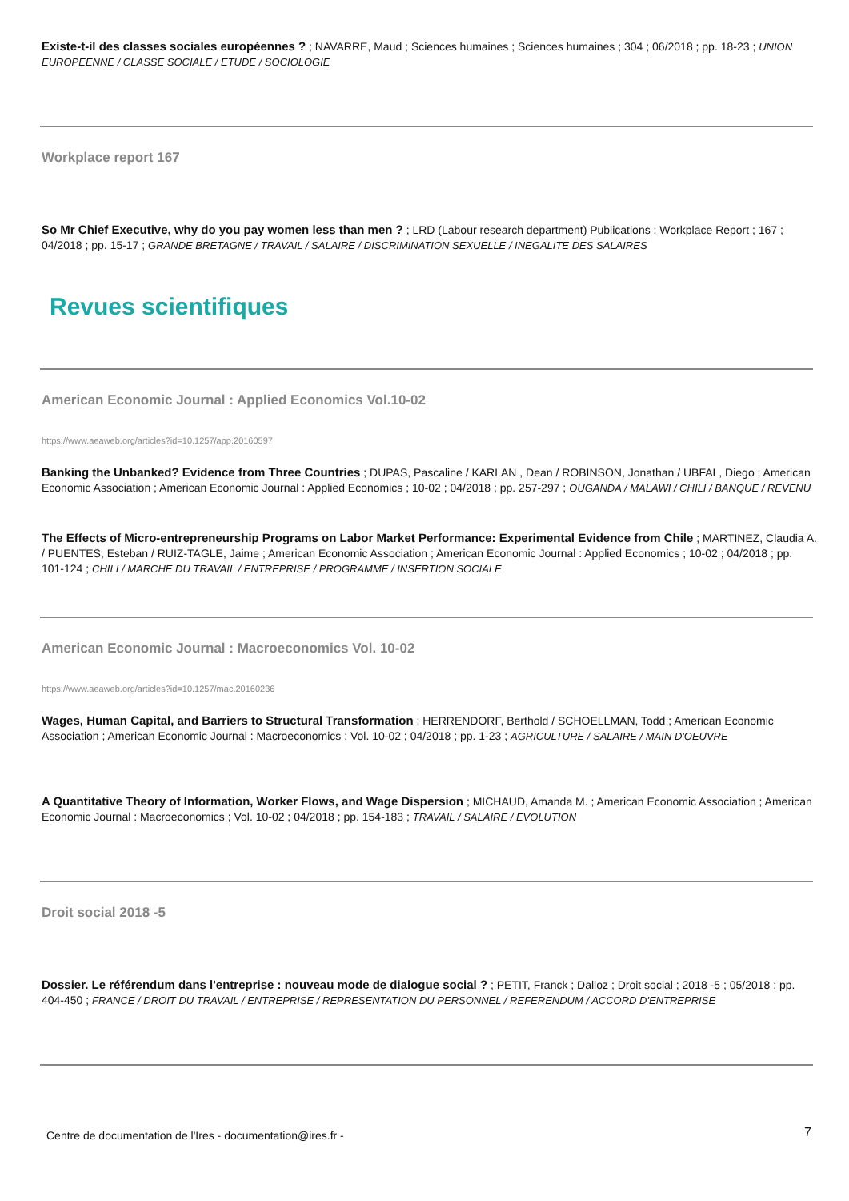Existe-t-il des classes sociales européennes ? ; NAVARRE, Maud ; Sciences humaines ; Sciences humaines ; 304 ; 06/2018 ; pp. 18-23 ; UNION EUROPEENNE / CLASSE SOCIALE / ETUDE / SOCIOLOGIE
Workplace report 167
So Mr Chief Executive, why do you pay women less than men ? ; LRD (Labour research department) Publications ; Workplace Report ; 167 ; 04/2018 ; pp. 15-17 ; GRANDE BRETAGNE / TRAVAIL / SALAIRE / DISCRIMINATION SEXUELLE / INEGALITE DES SALAIRES
Revues scientifiques
American Economic Journal : Applied Economics Vol.10-02
https://www.aeaweb.org/articles?id=10.1257/app.20160597
Banking the Unbanked? Evidence from Three Countries ; DUPAS, Pascaline / KARLAN , Dean / ROBINSON, Jonathan / UBFAL, Diego ; American Economic Association ; American Economic Journal : Applied Economics ; 10-02 ; 04/2018 ; pp. 257-297 ; OUGANDA / MALAWI / CHILI / BANQUE / REVENU
The Effects of Micro-entrepreneurship Programs on Labor Market Performance: Experimental Evidence from Chile ; MARTINEZ, Claudia A. / PUENTES, Esteban / RUIZ-TAGLE, Jaime ; American Economic Association ; American Economic Journal : Applied Economics ; 10-02 ; 04/2018 ; pp. 101-124 ; CHILI / MARCHE DU TRAVAIL / ENTREPRISE / PROGRAMME / INSERTION SOCIALE
American Economic Journal : Macroeconomics Vol. 10-02
https://www.aeaweb.org/articles?id=10.1257/mac.20160236
Wages, Human Capital, and Barriers to Structural Transformation ; HERRENDORF, Berthold / SCHOELLMAN, Todd ; American Economic Association ; American Economic Journal : Macroeconomics ; Vol. 10-02 ; 04/2018 ; pp. 1-23 ; AGRICULTURE / SALAIRE / MAIN D'OEUVRE
A Quantitative Theory of Information, Worker Flows, and Wage Dispersion ; MICHAUD, Amanda M. ; American Economic Association ; American Economic Journal : Macroeconomics ; Vol. 10-02 ; 04/2018 ; pp. 154-183 ; TRAVAIL / SALAIRE / EVOLUTION
Droit social 2018 -5
Dossier. Le référendum dans l'entreprise : nouveau mode de dialogue social ? ; PETIT, Franck ; Dalloz ; Droit social ; 2018 -5 ; 05/2018 ; pp. 404-450 ; FRANCE / DROIT DU TRAVAIL / ENTREPRISE / REPRESENTATION DU PERSONNEL / REFERENDUM / ACCORD D'ENTREPRISE
Centre de documentation de l'Ires - documentation@ires.fr -
7